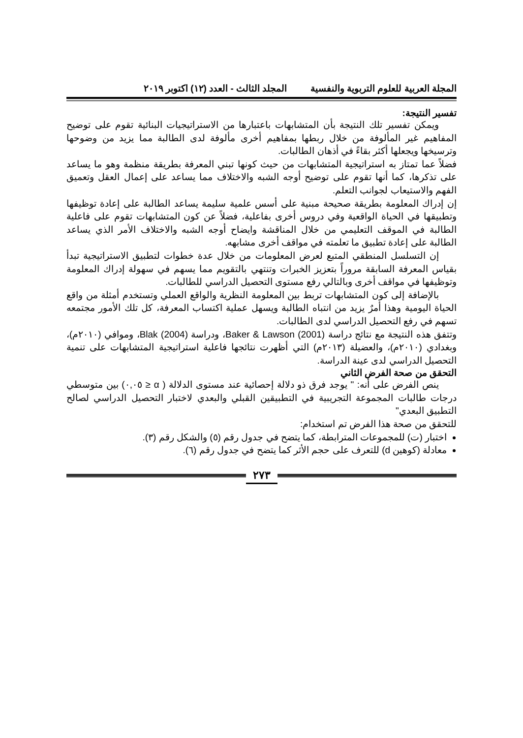المجلة العربية للعلوم التربوية والنفسية المجلد الثالث - العدد (١٢) اكتوبر ٢٠١٩
تفسير النتيجة:
ويمكن تفسير تلك النتيجة بأن المتشابهات باعتبارها من الاستراتيجيات البنائية تقوم على توضيح المفاهيم غير المألوفة من خلال ربطها بمفاهيم أخرى مألوفة لدى الطالبة مما يزيد من وضوحها وترسيخها ويجعلها أكثر بقاءً في أذهان الطالبات.
فضلاً عما تمتاز به استراتيجية المتشابهات من حيث كونها تبني المعرفة بطريقة منظمة وهو ما يساعد على تذكرها، كما أنها تقوم على توضيح أوجه الشبه والاختلاف مما يساعد على إعمال العقل وتعميق الفهم والاستيعاب لجوانب التعلم.
إن إدراك المعلومة بطريقة صحيحة مبنية على أسس علمية سليمة يساعد الطالبة على إعادة توظيفها وتطبيقها في الحياة الواقعية وفي دروس أخرى بفاعلية، فضلاً عن كون المتشابهات تقوم على فاعلية الطالبة في الموقف التعليمي من خلال المناقشة وايضاح أوجه الشبه والاختلاف الأمر الذي يساعد الطالبة على إعادة تطبيق ما تعلمته في مواقف أخرى مشابهه.
إن التسلسل المنطقي المتبع لعرض المعلومات من خلال عدة خطوات لتطبيق الاستراتيجية تبدأ بقياس المعرفة السابقة مروراً بتعزيز الخبرات وتنتهي بالتقويم مما يسهم في سهولة إدراك المعلومة وتوظيفها في مواقف أخرى وبالتالي رفع مستوى التحصيل الدراسي للطالبات.
بالإضافة إلى كون المتشابهات تربط بين المعلومة النظرية والواقع العملي وتستخدم أمثلة من واقع الحياة اليومية وهذا أمرٌ يزيد من انتباه الطالبة ويسهل عملية اكتساب المعرفة، كل تلك الأمور مجتمعه تسهم في رفع التحصيل الدراسي لدى الطالبات.
وتتفق هذه النتيجة مع نتائج دراسة Baker & Lawson (2001)، ودراسة Blak (2004)، وموافي (٢٠١٠م)، وبغدادي (٢٠١٠م)، والعضيلة (٢٠١٣م) التي أظهرت نتائجها فاعلية استراتيجية المتشابهات على تنمية التحصيل الدراسي لدى عينة الدراسة.
التحقق من صحة الفرض الثاني
ينص الفرض على أنه: " يوجد فرق ذو دلالة إحصائية عند مستوى الدلالة ( α ≤ ٠,٠٥) بين متوسطي درجات طالبات المجموعة التجريبية في التطبيقين القبلي والبعدي لاختبار التحصيل الدراسي لصالح التطبيق البعدي"
للتحقق من صحة هذا الفرض تم استخدام:
اختبار (ت) للمجموعات المترابطة، كما يتضح في جدول رقم (٥) والشكل رقم (٣).
معادلة (كوهين d) للتعرف على حجم الأثر كما يتضح في جدول رقم (٦).
٢٧٣